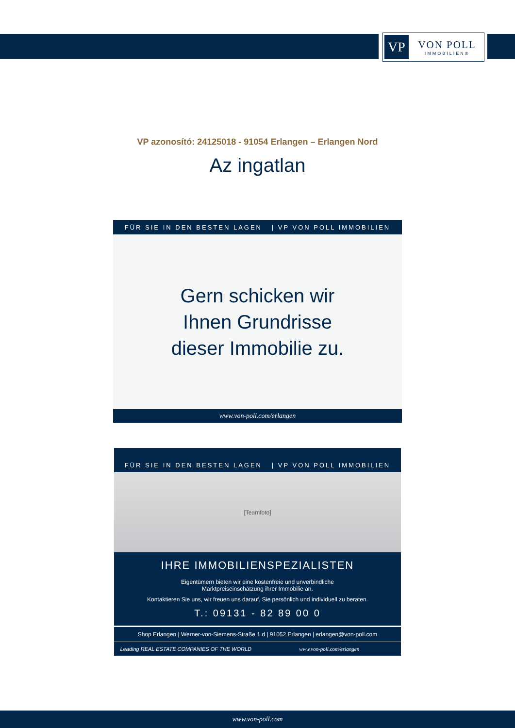VP
VON POLL
IMMOBILIEN®
VP azonosító: 24125018 - 91054 Erlangen – Erlangen Nord
Az ingatlan
FÜR SIE IN DEN BESTEN LAGEN | VP VON POLL IMMOBILIEN
Gern schicken wir
Ihnen Grundrisse
dieser Immobilie zu.
www.von-poll.com/erlangen
FÜR SIE IN DEN BESTEN LAGEN | VP VON POLL IMMOBILIEN
[Teamfoto]
IHRE IMMOBILIENSPEZIALISTEN
Eigentümern bieten wir eine kostenfreie und unverbindliche
Marktpreiseinschätzung ihrer Immobilie an.
Kontaktieren Sie uns, wir freuen uns darauf, Sie persönlich und individuell zu beraten.
T.: 09131 - 82 89 00 0
Shop Erlangen | Werner-von-Siemens-Straße 1 d | 91052 Erlangen | erlangen@von-poll.com
Leading REAL ESTATE COMPANIES OF THE WORLD
www.von-poll.com/erlangen
www.von-poll.com